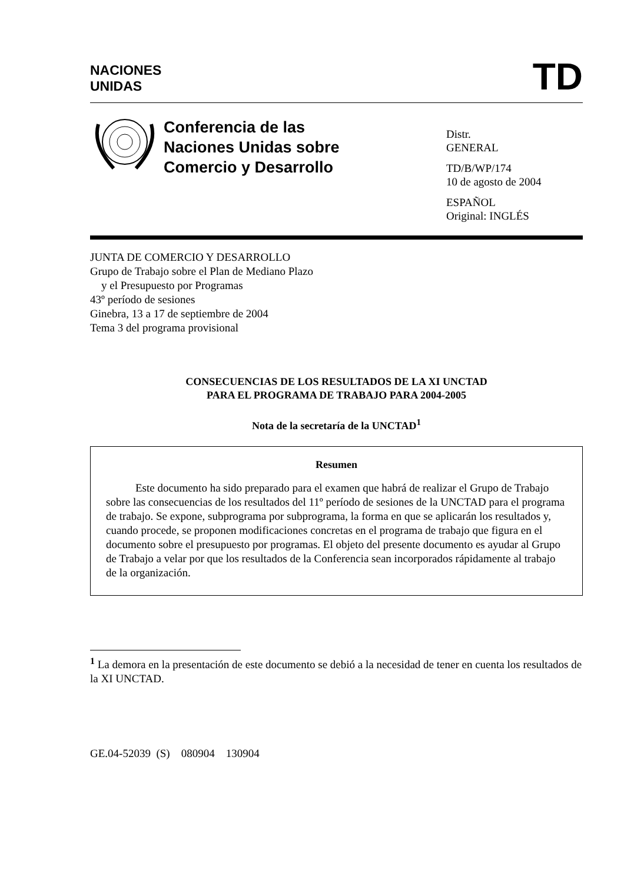NACIONES
UNIDAS
TD
Conferencia de las
Naciones Unidas sobre
Comercio y Desarrollo
Distr.
GENERAL
TD/B/WP/174
10 de agosto de 2004
ESPAÑOL
Original: INGLÉS
JUNTA DE COMERCIO Y DESARROLLO
Grupo de Trabajo sobre el Plan de Mediano Plazo
y el Presupuesto por Programas
43º período de sesiones
Ginebra, 13 a 17 de septiembre de 2004
Tema 3 del programa provisional
CONSECUENCIAS DE LOS RESULTADOS DE LA XI UNCTAD
PARA EL PROGRAMA DE TRABAJO PARA 2004-2005
Nota de la secretaría de la UNCTAD<sup>1</sup>
Resumen
Este documento ha sido preparado para el examen que habrá de realizar el Grupo de Trabajo sobre las consecuencias de los resultados del 11º período de sesiones de la UNCTAD para el programa de trabajo. Se expone, subprograma por subprograma, la forma en que se aplicarán los resultados y, cuando procede, se proponen modificaciones concretas en el programa de trabajo que figura en el documento sobre el presupuesto por programas. El objeto del presente documento es ayudar al Grupo de Trabajo a velar por que los resultados de la Conferencia sean incorporados rápidamente al trabajo de la organización.
<sup>1</sup> La demora en la presentación de este documento se debió a la necesidad de tener en cuenta los resultados de la XI UNCTAD.
GE.04-52039 (S) 080904 130904